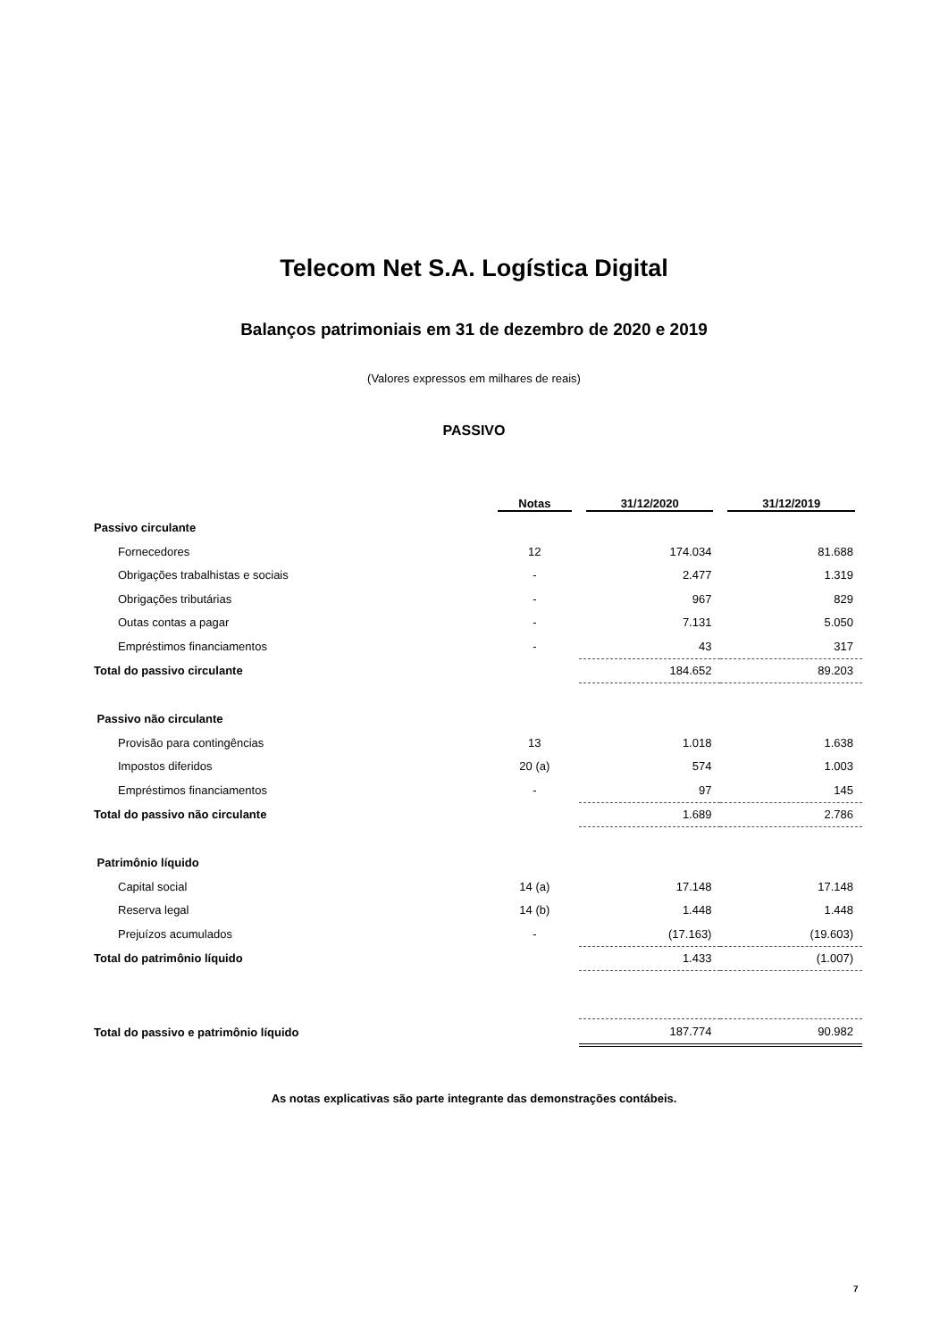Telecom Net S.A. Logística Digital
Balanços patrimoniais em 31 de dezembro de 2020 e 2019
(Valores expressos em milhares de reais)
PASSIVO
| | Notas | 31/12/2020 | 31/12/2019 |
| --- | --- | --- | --- |
| Passivo circulante | | | |
| Fornecedores | 12 | 174.034 | 81.688 |
| Obrigações trabalhistas e sociais | - | 2.477 | 1.319 |
| Obrigações tributárias | - | 967 | 829 |
| Outas contas a pagar | - | 7.131 | 5.050 |
| Empréstimos financiamentos | - | 43 | 317 |
| Total do passivo circulante | | 184.652 | 89.203 |
| Passivo não circulante | | | |
| Provisão para contingências | 13 | 1.018 | 1.638 |
| Impostos diferidos | 20 (a) | 574 | 1.003 |
| Empréstimos financiamentos | - | 97 | 145 |
| Total do passivo não circulante | | 1.689 | 2.786 |
| Patrimônio líquido | | | |
| Capital social | 14 (a) | 17.148 | 17.148 |
| Reserva legal | 14 (b) | 1.448 | 1.448 |
| Prejuízos acumulados | - | (17.163) | (19.603) |
| Total do patrimônio líquido | | 1.433 | (1.007) |
| Total do passivo e patrimônio líquido | | 187.774 | 90.982 |
As notas explicativas são parte integrante das demonstrações contábeis.
7